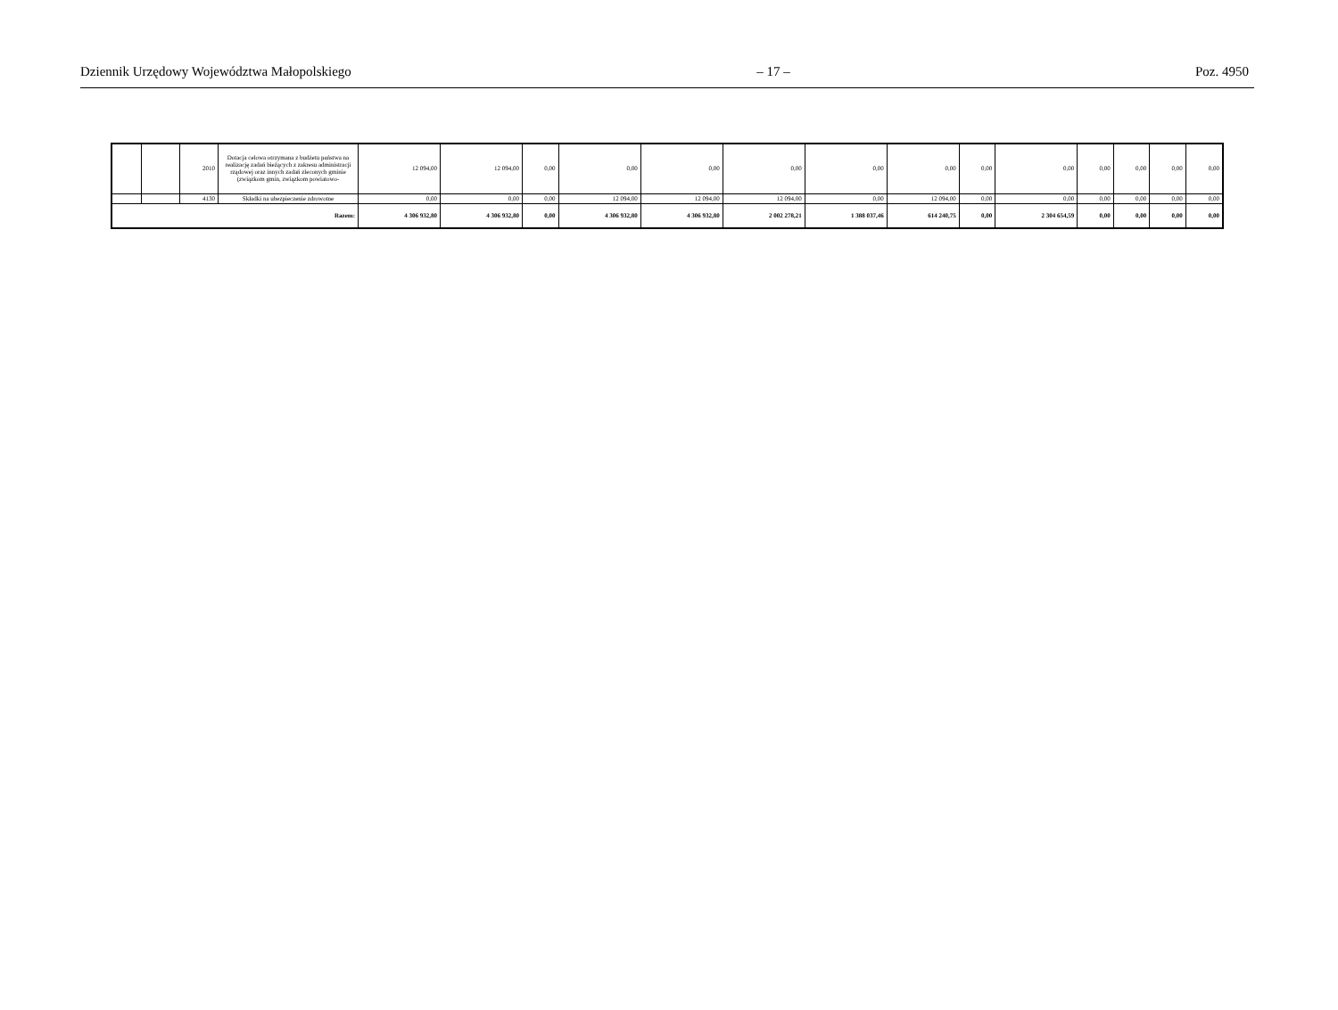Dziennik Urzędowy Województwa Małopolskiego – 17 – Poz. 4950
| | | 2010 | Dotacja celowa otrzymana z budżetu państwa na realizację zadań bieżących z zakresu administracji rządowej oraz innych zadań zleconych gminie (związkom gmin, związkom powiatowo- | 12 094,00 | 12 094,00 | 0,00 | 0,00 | 0,00 | 0,00 | 0,00 | 0,00 | 0,00 | 0,00 | 0,00 | 0,00 | 0,00 | 0,00 |
| | | 4130 | Składki na ubezpieczenie zdrowotne | 0,00 | 0,00 | 0,00 | 12 094,00 | 12 094,00 | 12 094,00 | 0,00 | 12 094,00 | 0,00 | 0,00 | 0,00 | 0,00 | 0,00 | 0,00 |
| Razem: | | | | 4 306 932,80 | 4 306 932,80 | 0,00 | 4 306 932,80 | 4 306 932,80 | 2 002 278,21 | 1 388 037,46 | 614 240,75 | 0,00 | 2 304 654,59 | 0,00 | 0,00 | 0,00 | 0,00 |